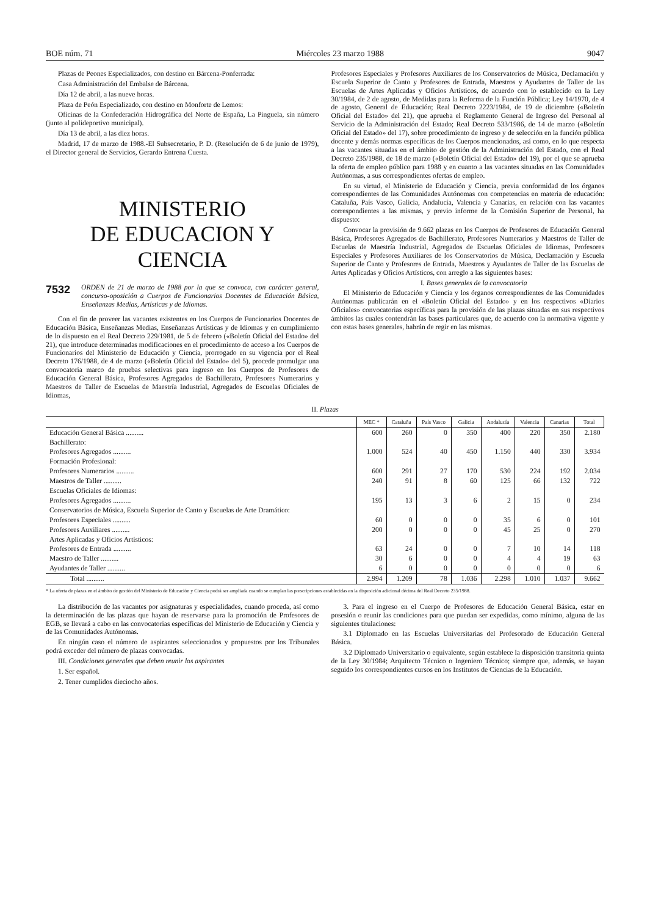BOE núm. 71 Miércoles 23 marzo 1988 9047
Plazas de Peones Especializados, con destino en Bárcena-Ponferrada:
Casa Administración del Embalse de Bárcena.
Día 12 de abril, a las nueve horas.
Plaza de Peón Especializado, con destino en Monforte de Lemos:
Oficinas de la Confederación Hidrográfica del Norte de España, La Pinguela, sin número (junto al polideportivo municipal).
Día 13 de abril, a las diez horas.
Madrid, 17 de marzo de 1988.-El Subsecretario, P. D. (Resolución de 6 de junio de 1979), el Director general de Servicios, Gerardo Entrena Cuesta.
MINISTERIO
DE EDUCACION Y CIENCIA
7532 ORDEN de 21 de marzo de 1988 por la que se convoca, con carácter general, concurso-oposición a Cuerpos de Funcionarios Docentes de Educación Básica, Enseñanzas Medias, Artísticas y de Idiomas.
Con el fin de proveer las vacantes existentes en los Cuerpos de Funcionarios Docentes de Educación Básica, Enseñanzas Medias, Enseñanzas Artísticas y de Idiomas y en cumplimiento de lo dispuesto en el Real Decreto 229/1981, de 5 de febrero («Boletín Oficial del Estado» del 21), que introduce determinadas modificaciones en el procedimiento de acceso a los Cuerpos de Funcionarios del Ministerio de Educación y Ciencia, prorrogado en su vigencia por el Real Decreto 176/1988, de 4 de marzo («Boletín Oficial del Estado» del 5), procede promulgar una convocatoria marco de pruebas selectivas para ingreso en los Cuerpos de Profesores de Educación General Básica, Profesores Agregados de Bachillerato, Profesores Numerarios y Maestros de Taller de Escuelas de Maestría Industrial, Agregados de Escuelas Oficiales de Idiomas,
Profesores Especiales y Profesores Auxiliares de los Conservatorios de Música, Declamación y Escuela Superior de Canto y Profesores de Entrada, Maestros y Ayudantes de Taller de las Escuelas de Artes Aplicadas y Oficios Artísticos, de acuerdo con lo establecido en la Ley 30/1984, de 2 de agosto, de Medidas para la Reforma de la Función Pública; Ley 14/1970, de 4 de agosto, General de Educación; Real Decreto 2223/1984, de 19 de diciembre («Boletín Oficial del Estado» del 21), que aprueba el Reglamento General de Ingreso del Personal al Servicio de la Administración del Estado; Real Decreto 533/1986, de 14 de marzo («Boletín Oficial del Estado» del 17), sobre procedimiento de ingreso y de selección en la función pública docente y demás normas específicas de los Cuerpos mencionados, así como, en lo que respecta a las vacantes situadas en el ámbito de gestión de la Administración del Estado, con el Real Decreto 235/1988, de 18 de marzo («Boletín Oficial del Estado» del 19), por el que se aprueba la oferta de empleo público para 1988 y en cuanto a las vacantes situadas en las Comunidades Autónomas, a sus correspondientes ofertas de empleo.
En su virtud, el Ministerio de Educación y Ciencia, previa conformidad de los órganos correspondientes de las Comunidades Autónomas con competencias en materia de educación: Cataluña, País Vasco, Galicia, Andalucía, Valencia y Canarias, en relación con las vacantes correspondientes a las mismas, y previo informe de la Comisión Superior de Personal, ha dispuesto:
Convocar la provisión de 9.662 plazas en los Cuerpos de Profesores de Educación General Básica, Profesores Agregados de Bachillerato, Profesores Numerarios y Maestros de Taller de Escuelas de Maestría Industrial, Agregados de Escuelas Oficiales de Idiomas, Profesores Especiales y Profesores Auxiliares de los Conservatorios de Música, Declamación y Escuela Superior de Canto y Profesores de Entrada, Maestros y Ayudantes de Taller de las Escuelas de Artes Aplicadas y Oficios Artísticos, con arreglo a las siguientes bases:
I. Bases generales de la convocatoria
El Ministerio de Educación y Ciencia y los órganos correspondientes de las Comunidades Autónomas publicarán en el «Boletín Oficial del Estado» y en los respectivos «Diarios Oficiales» convocatorias específicas para la provisión de las plazas situadas en sus respectivos ámbitos las cuales contendrán las bases particulares que, de acuerdo con la normativa vigente y con estas bases generales, habrán de regir en las mismas.
II. Plazas
| | MEC * | Cataluña | País Vasco | Galicia | Andalucía | Valencia | Canarias | Total |
| --- | --- | --- | --- | --- | --- | --- | --- | --- |
| Educación General Básica .......... | 600 | 260 | 0 | 350 | 400 | 220 | 350 | 2.180 |
| Bachillerato: | | | | | | | | |
| Profesores Agregados .......... | 1.000 | 524 | 40 | 450 | 1.150 | 440 | 330 | 3.934 |
| Formación Profesional: | | | | | | | | |
| Profesores Numerarios .......... | 600 | 291 | 27 | 170 | 530 | 224 | 192 | 2.034 |
| Maestros de Taller .......... | 240 | 91 | 8 | 60 | 125 | 66 | 132 | 722 |
| Escuelas Oficiales de Idiomas: | | | | | | | | |
| Profesores Agregados .......... | 195 | 13 | 3 | 6 | 2 | 15 | 0 | 234 |
| Conservatorios de Música, Escuela Superior de Canto y Escuelas de Arte Dramático: | | | | | | | | |
| Profesores Especiales .......... | 60 | 0 | 0 | 0 | 35 | 6 | 0 | 101 |
| Profesores Auxiliares .......... | 200 | 0 | 0 | 0 | 45 | 25 | 0 | 270 |
| Artes Aplicadas y Oficios Artísticos: | | | | | | | | |
| Profesores de Entrada .......... | 63 | 24 | 0 | 0 | 7 | 10 | 14 | 118 |
| Maestro de Taller .......... | 30 | 6 | 0 | 0 | 4 | 4 | 19 | 63 |
| Ayudantes de Taller .......... | 6 | 0 | 0 | 0 | 0 | 0 | 0 | 6 |
| Total .......... | 2.994 | 1.209 | 78 | 1.036 | 2.298 | 1.010 | 1.037 | 9.662 |
* La oferta de plazas en el ámbito de gestión del Ministerio de Educación y Ciencia podrá ser ampliada cuando se cumplan las prescripciones establecidas en la disposición adicional décima del Real Decreto 235/1988.
La distribución de las vacantes por asignaturas y especialidades, cuando proceda, así como la determinación de las plazas que hayan de reservarse para la promoción de Profesores de EGB, se llevará a cabo en las convocatorias específicas del Ministerio de Educación y Ciencia y de las Comunidades Autónomas.
En ningún caso el número de aspirantes seleccionados y propuestos por los Tribunales podrá exceder del número de plazas convocadas.
III. Condiciones generales que deben reunir los aspirantes
1. Ser español.
2. Tener cumplidos dieciocho años.
3. Para el ingreso en el Cuerpo de Profesores de Educación General Básica, estar en posesión o reunir las condiciones para que puedan ser expedidas, como mínimo, alguna de las siguientes titulaciones:
3.1 Diplomado en las Escuelas Universitarias del Profesorado de Educación General Básica.
3.2 Diplomado Universitario o equivalente, según establece la disposición transitoria quinta de la Ley 30/1984; Arquitecto Técnico o Ingeniero Técnico; siempre que, además, se hayan seguido los correspondientes cursos en los Institutos de Ciencias de la Educación.